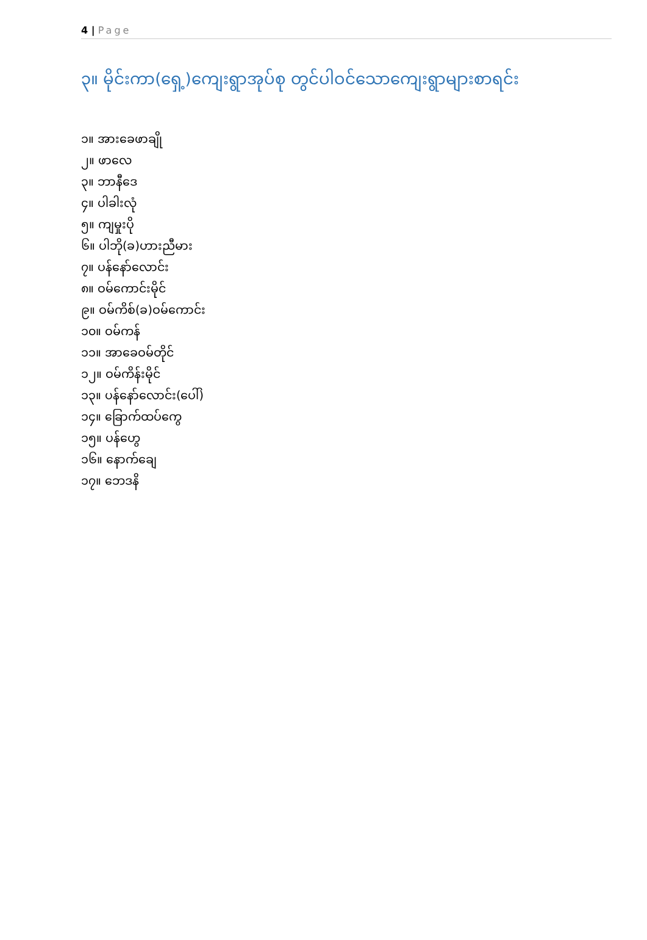4 | Page
၃။ မိုင်းကာ(ရှေ့)ကျေးရွာအုပ်စု တွင်ပါဝင်သောကျေးရွာများစာရင်း
၁။ အားခေဖာချို
၂။ ဖာလေ
၃။ ဘာနီဒေ
၄။ ပါခါးလုံ
၅။ ကျမှုးပို
၆။ ပါဘို(ခ)ဟားညီမား
၇။ ပန်နော်လောင်း
၈။ ဝမ်ကောင်းမိုင်
၉။ ဝမ်ကိစ်(ခ)ဝမ်ကောင်း
၁၀။ ဝမ်ကန်
၁၁။ အာခေဝမ်တိုင်
၁၂။ ဝမ်ကိန်းမိုင်
၁၃။ ပန်နော်လောင်း(ပေါ်)
၁၄။ ခြောက်ထပ်ကွေ
၁၅။ ပန်ဟွေ
၁၆။ နောက်ချေ
၁၇။ ဘေဒနိ